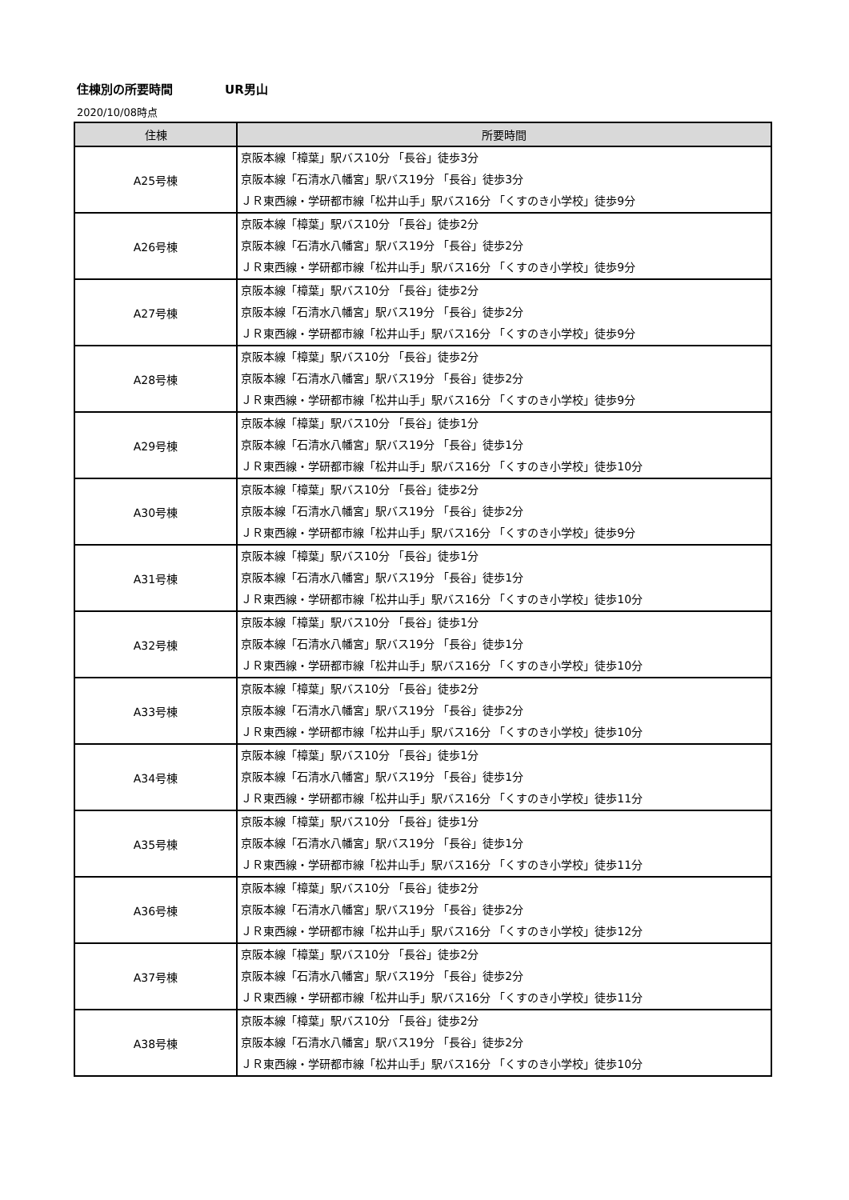住棟別の所要時間 UR男山
2020/10/08時点
| 住棟 | 所要時間 |
| --- | --- |
| A25号棟 | 京阪本線「樟葉」駅バス10分 「長谷」徒歩3分 京阪本線「石清水八幡宮」駅バス19分 「長谷」徒歩3分 ＪＲ東西線・学研都市線「松井山手」駅バス16分 「くすのき小学校」徒歩9分 |
| A26号棟 | 京阪本線「樟葉」駅バス10分 「長谷」徒歩2分 京阪本線「石清水八幡宮」駅バス19分 「長谷」徒歩2分 ＪＲ東西線・学研都市線「松井山手」駅バス16分 「くすのき小学校」徒歩9分 |
| A27号棟 | 京阪本線「樟葉」駅バス10分 「長谷」徒歩2分 京阪本線「石清水八幡宮」駅バス19分 「長谷」徒歩2分 ＪＲ東西線・学研都市線「松井山手」駅バス16分 「くすのき小学校」徒歩9分 |
| A28号棟 | 京阪本線「樟葉」駅バス10分 「長谷」徒歩2分 京阪本線「石清水八幡宮」駅バス19分 「長谷」徒歩2分 ＪＲ東西線・学研都市線「松井山手」駅バス16分 「くすのき小学校」徒歩9分 |
| A29号棟 | 京阪本線「樟葉」駅バス10分 「長谷」徒歩1分 京阪本線「石清水八幡宮」駅バス19分 「長谷」徒歩1分 ＪＲ東西線・学研都市線「松井山手」駅バス16分 「くすのき小学校」徒歩10分 |
| A30号棟 | 京阪本線「樟葉」駅バス10分 「長谷」徒歩2分 京阪本線「石清水八幡宮」駅バス19分 「長谷」徒歩2分 ＪＲ東西線・学研都市線「松井山手」駅バス16分 「くすのき小学校」徒歩9分 |
| A31号棟 | 京阪本線「樟葉」駅バス10分 「長谷」徒歩1分 京阪本線「石清水八幡宮」駅バス19分 「長谷」徒歩1分 ＪＲ東西線・学研都市線「松井山手」駅バス16分 「くすのき小学校」徒歩10分 |
| A32号棟 | 京阪本線「樟葉」駅バス10分 「長谷」徒歩1分 京阪本線「石清水八幡宮」駅バス19分 「長谷」徒歩1分 ＪＲ東西線・学研都市線「松井山手」駅バス16分 「くすのき小学校」徒歩10分 |
| A33号棟 | 京阪本線「樟葉」駅バス10分 「長谷」徒歩2分 京阪本線「石清水八幡宮」駅バス19分 「長谷」徒歩2分 ＪＲ東西線・学研都市線「松井山手」駅バス16分 「くすのき小学校」徒歩10分 |
| A34号棟 | 京阪本線「樟葉」駅バス10分 「長谷」徒歩1分 京阪本線「石清水八幡宮」駅バス19分 「長谷」徒歩1分 ＪＲ東西線・学研都市線「松井山手」駅バス16分 「くすのき小学校」徒歩11分 |
| A35号棟 | 京阪本線「樟葉」駅バス10分 「長谷」徒歩1分 京阪本線「石清水八幡宮」駅バス19分 「長谷」徒歩1分 ＪＲ東西線・学研都市線「松井山手」駅バス16分 「くすのき小学校」徒歩11分 |
| A36号棟 | 京阪本線「樟葉」駅バス10分 「長谷」徒歩2分 京阪本線「石清水八幡宮」駅バス19分 「長谷」徒歩2分 ＪＲ東西線・学研都市線「松井山手」駅バス16分 「くすのき小学校」徒歩12分 |
| A37号棟 | 京阪本線「樟葉」駅バス10分 「長谷」徒歩2分 京阪本線「石清水八幡宮」駅バス19分 「長谷」徒歩2分 ＪＲ東西線・学研都市線「松井山手」駅バス16分 「くすのき小学校」徒歩11分 |
| A38号棟 | 京阪本線「樟葉」駅バス10分 「長谷」徒歩2分 京阪本線「石清水八幡宮」駅バス19分 「長谷」徒歩2分 ＪＲ東西線・学研都市線「松井山手」駅バス16分 「くすのき小学校」徒歩10分 |